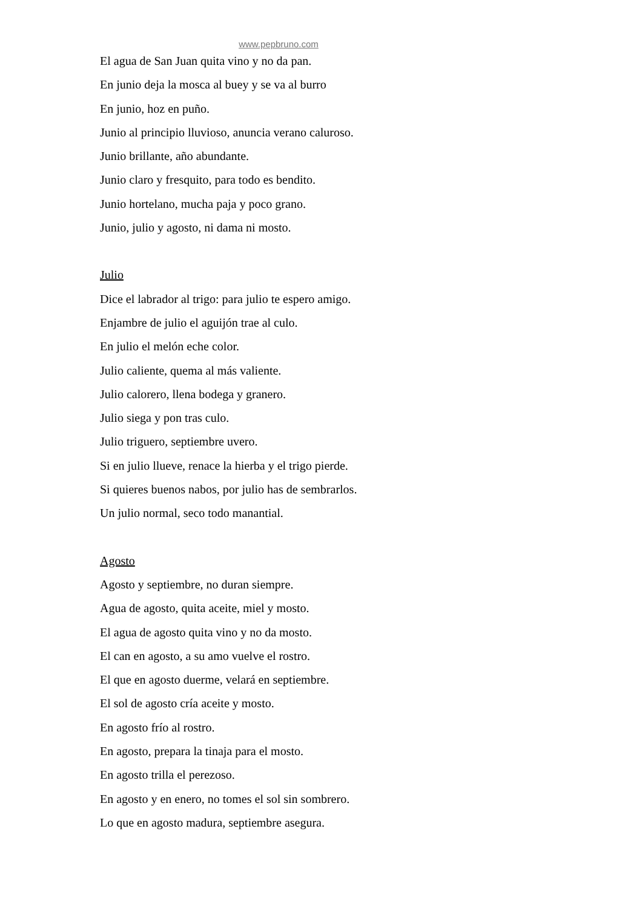www.pepbruno.com
El agua de San Juan quita vino y no da pan.
En junio deja la mosca al buey y se va al burro
En junio, hoz en puño.
Junio al principio lluvioso, anuncia verano caluroso.
Junio brillante, año abundante.
Junio claro y fresquito, para todo es bendito.
Junio hortelano, mucha paja y poco grano.
Junio, julio y agosto, ni dama ni mosto.
Julio
Dice el labrador al trigo: para julio te espero amigo.
Enjambre de julio el aguijón trae al culo.
En julio el melón eche color.
Julio caliente, quema al más valiente.
Julio calorero, llena bodega y granero.
Julio siega y pon tras culo.
Julio triguero, septiembre uvero.
Si en julio llueve, renace la hierba y el trigo pierde.
Si quieres buenos nabos, por julio has de sembrarlos.
Un julio normal, seco todo manantial.
Agosto
Agosto y septiembre, no duran siempre.
Agua de agosto, quita aceite, miel y mosto.
El agua de agosto quita vino y no da mosto.
El can en agosto, a su amo vuelve el rostro.
El que en agosto duerme, velará en septiembre.
El sol de agosto cría aceite y mosto.
En agosto frío al rostro.
En agosto, prepara la tinaja para el mosto.
En agosto trilla el perezoso.
En agosto y en enero, no tomes el sol sin sombrero.
Lo que en agosto madura, septiembre asegura.